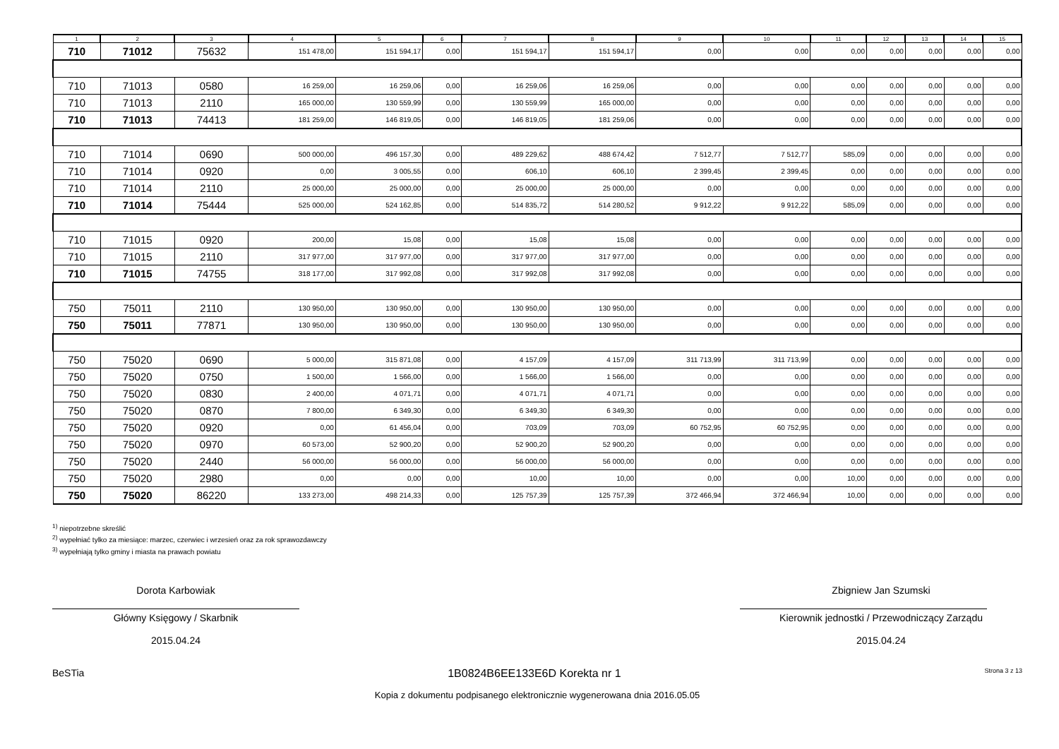| 1 | 2 | 3 | 4 | 5 | 6 | 7 | 8 | 9 | 10 | 11 | 12 | 13 | 14 | 15 |
| --- | --- | --- | --- | --- | --- | --- | --- | --- | --- | --- | --- | --- | --- | --- |
| 710 | 71012 | 75632 | 151 478,00 | 151 594,17 | 0,00 | 151 594,17 | 151 594,17 | 0,00 | 0,00 | 0,00 | 0,00 | 0,00 | 0,00 | 0,00 |
| 710 | 71013 | 0580 | 16 259,00 | 16 259,06 | 0,00 | 16 259,06 | 16 259,06 | 0,00 | 0,00 | 0,00 | 0,00 | 0,00 | 0,00 | 0,00 |
| 710 | 71013 | 2110 | 165 000,00 | 130 559,99 | 0,00 | 130 559,99 | 165 000,00 | 0,00 | 0,00 | 0,00 | 0,00 | 0,00 | 0,00 | 0,00 |
| 710 | 71013 | 74413 | 181 259,00 | 146 819,05 | 0,00 | 146 819,05 | 181 259,06 | 0,00 | 0,00 | 0,00 | 0,00 | 0,00 | 0,00 | 0,00 |
| 710 | 71014 | 0690 | 500 000,00 | 496 157,30 | 0,00 | 489 229,62 | 488 674,42 | 7 512,77 | 7 512,77 | 585,09 | 0,00 | 0,00 | 0,00 | 0,00 |
| 710 | 71014 | 0920 | 0,00 | 3 005,55 | 0,00 | 606,10 | 606,10 | 2 399,45 | 2 399,45 | 0,00 | 0,00 | 0,00 | 0,00 | 0,00 |
| 710 | 71014 | 2110 | 25 000,00 | 25 000,00 | 0,00 | 25 000,00 | 25 000,00 | 0,00 | 0,00 | 0,00 | 0,00 | 0,00 | 0,00 | 0,00 |
| 710 | 71014 | 75444 | 525 000,00 | 524 162,85 | 0,00 | 514 835,72 | 514 280,52 | 9 912,22 | 9 912,22 | 585,09 | 0,00 | 0,00 | 0,00 | 0,00 |
| 710 | 71015 | 0920 | 200,00 | 15,08 | 0,00 | 15,08 | 15,08 | 0,00 | 0,00 | 0,00 | 0,00 | 0,00 | 0,00 | 0,00 |
| 710 | 71015 | 2110 | 317 977,00 | 317 977,00 | 0,00 | 317 977,00 | 317 977,00 | 0,00 | 0,00 | 0,00 | 0,00 | 0,00 | 0,00 | 0,00 |
| 710 | 71015 | 74755 | 318 177,00 | 317 992,08 | 0,00 | 317 992,08 | 317 992,08 | 0,00 | 0,00 | 0,00 | 0,00 | 0,00 | 0,00 | 0,00 |
| 750 | 75011 | 2110 | 130 950,00 | 130 950,00 | 0,00 | 130 950,00 | 130 950,00 | 0,00 | 0,00 | 0,00 | 0,00 | 0,00 | 0,00 | 0,00 |
| 750 | 75011 | 77871 | 130 950,00 | 130 950,00 | 0,00 | 130 950,00 | 130 950,00 | 0,00 | 0,00 | 0,00 | 0,00 | 0,00 | 0,00 | 0,00 |
| 750 | 75020 | 0690 | 5 000,00 | 315 871,08 | 0,00 | 4 157,09 | 4 157,09 | 311 713,99 | 311 713,99 | 0,00 | 0,00 | 0,00 | 0,00 | 0,00 |
| 750 | 75020 | 0750 | 1 500,00 | 1 566,00 | 0,00 | 1 566,00 | 1 566,00 | 0,00 | 0,00 | 0,00 | 0,00 | 0,00 | 0,00 | 0,00 |
| 750 | 75020 | 0830 | 2 400,00 | 4 071,71 | 0,00 | 4 071,71 | 4 071,71 | 0,00 | 0,00 | 0,00 | 0,00 | 0,00 | 0,00 | 0,00 |
| 750 | 75020 | 0870 | 7 800,00 | 6 349,30 | 0,00 | 6 349,30 | 6 349,30 | 0,00 | 0,00 | 0,00 | 0,00 | 0,00 | 0,00 | 0,00 |
| 750 | 75020 | 0920 | 0,00 | 61 456,04 | 0,00 | 703,09 | 703,09 | 60 752,95 | 60 752,95 | 0,00 | 0,00 | 0,00 | 0,00 | 0,00 |
| 750 | 75020 | 0970 | 60 573,00 | 52 900,20 | 0,00 | 52 900,20 | 52 900,20 | 0,00 | 0,00 | 0,00 | 0,00 | 0,00 | 0,00 | 0,00 |
| 750 | 75020 | 2440 | 56 000,00 | 56 000,00 | 0,00 | 56 000,00 | 56 000,00 | 0,00 | 0,00 | 0,00 | 0,00 | 0,00 | 0,00 | 0,00 |
| 750 | 75020 | 2980 | 0,00 | 0,00 | 0,00 | 10,00 | 10,00 | 0,00 | 0,00 | 10,00 | 0,00 | 0,00 | 0,00 | 0,00 |
| 750 | 75020 | 86220 | 133 273,00 | 498 214,33 | 0,00 | 125 757,39 | 125 757,39 | 372 466,94 | 372 466,94 | 10,00 | 0,00 | 0,00 | 0,00 | 0,00 |
<sup>1)</sup> niepotrzebne skreślić
<sup>2)</sup> wypełniać tylko za miesiące: marzec, czerwiec i wrzesień oraz za rok sprawozdawczy
<sup>3)</sup> wypełniają tylko gminy i miasta na prawach powiatu
Dorota Karbowiak
Główny Księgowy / Skarbnik
2015.04.24
Zbigniew Jan Szumski
Kierownik jednostki / Przewodniczący Zarządu
2015.04.24
BeSTia 1B0824B6EE133E6D Korekta nr 1 Strona 3 z 13
Kopia z dokumentu podpisanego elektronicznie wygenerowana dnia 2016.05.05